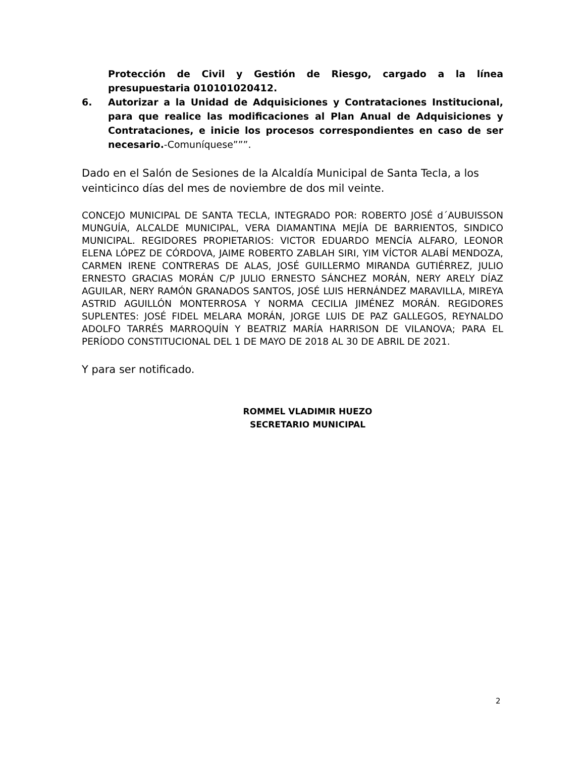Protección de Civil y Gestión de Riesgo, cargado a la línea presupuestaria 010101020412.
6. Autorizar a la Unidad de Adquisiciones y Contrataciones Institucional, para que realice las modificaciones al Plan Anual de Adquisiciones y Contrataciones, e inicie los procesos correspondientes en caso de ser necesario.-Comuníquese”””.
Dado en el Salón de Sesiones de la Alcaldía Municipal de Santa Tecla, a los veinticinco días del mes de noviembre de dos mil veinte.
CONCEJO MUNICIPAL DE SANTA TECLA, INTEGRADO POR: ROBERTO JOSÉ d´AUBUISSON MUNGUÍA, ALCALDE MUNICIPAL, VERA DIAMANTINA MEJÍA DE BARRIENTOS, SINDICO MUNICIPAL. REGIDORES PROPIETARIOS: VICTOR EDUARDO MENCÍA ALFARO, LEONOR ELENA LÓPEZ DE CÓRDOVA, JAIME ROBERTO ZABLAH SIRI, YIM VÍCTOR ALABÍ MENDOZA, CARMEN IRENE CONTRERAS DE ALAS, JOSÉ GUILLERMO MIRANDA GUTIÉRREZ, JULIO ERNESTO GRACIAS MORÁN C/P JULIO ERNESTO SÁNCHEZ MORÁN, NERY ARELY DÍAZ AGUILAR, NERY RAMÓN GRANADOS SANTOS, JOSÉ LUIS HERNÁNDEZ MARAVILLA, MIREYA ASTRID AGUILLÓN MONTERROSA Y NORMA CECILIA JIMÉNEZ MORÁN. REGIDORES SUPLENTES: JOSÉ FIDEL MELARA MORÁN, JORGE LUIS DE PAZ GALLEGOS, REYNALDO ADOLFO TARRÉS MARROQUÍN Y BEATRIZ MARÍA HARRISON DE VILANOVA; PARA EL PERÍODO CONSTITUCIONAL DEL 1 DE MAYO DE 2018 AL 30 DE ABRIL DE 2021.
Y para ser notificado.
ROMMEL VLADIMIR HUEZO
SECRETARIO MUNICIPAL
2